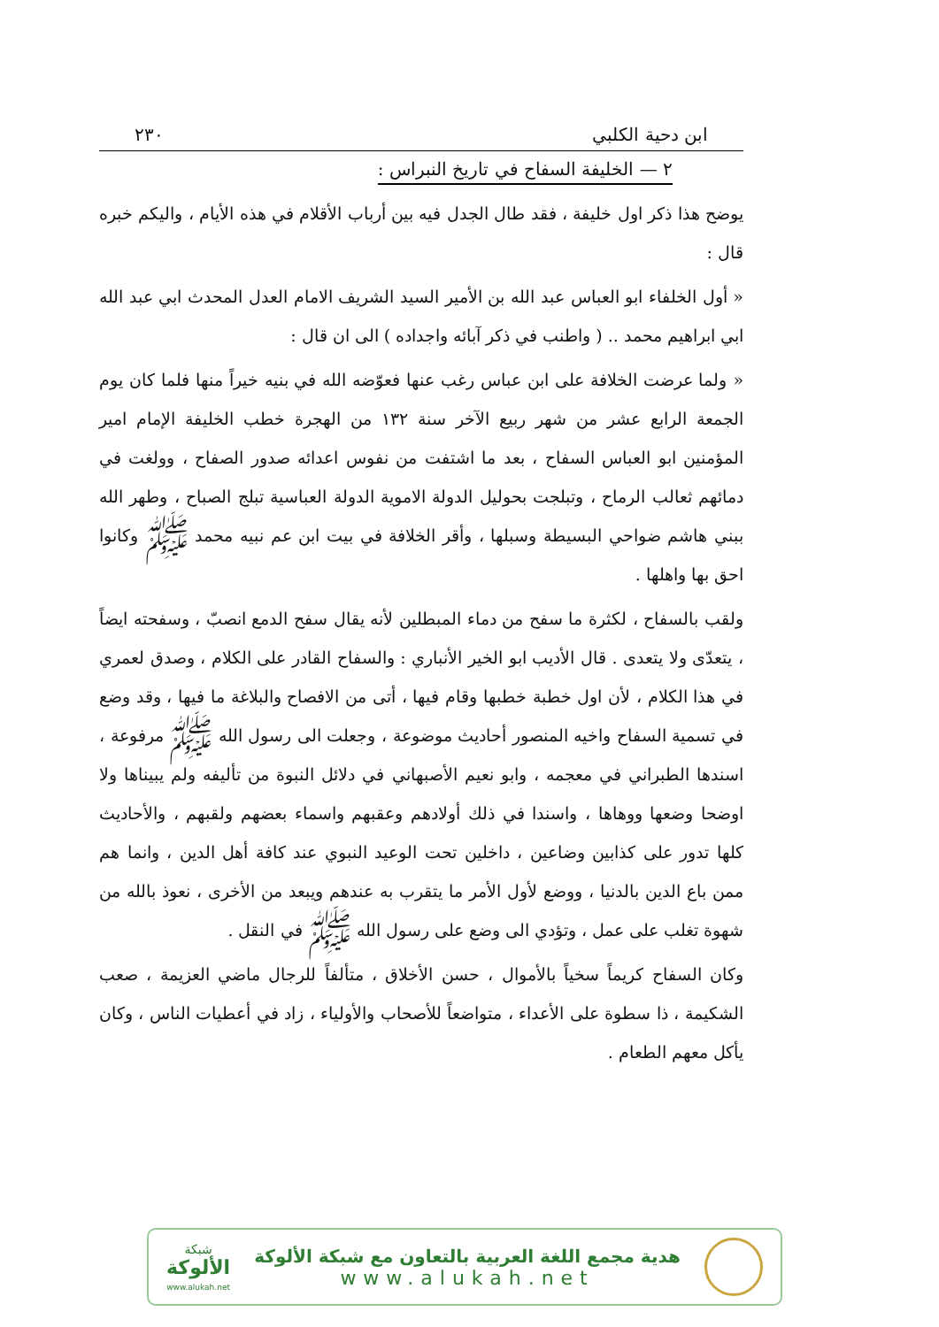ابن دحية الكلبي ٢٣٠
٢ — الخليفة السفاح في تاريخ النبراس :
يوضح هذا ذكر اول خليفة ، فقد طال الجدل فيه بين أرباب الأقلام في هذه الأيام ، واليكم خبره قال :
« أول الخلفاء ابو العباس عبد الله بن الأمير السيد الشريف الامام العدل المحدث ابي عبد الله ابي ابراهيم محمد .. ( واطنب في ذكر آبائه واجداده ) الى ان قال :
« ولما عرضت الخلافة على ابن عباس رغب عنها فعوّضه الله في بنيه خيراً منها فلما كان يوم الجمعة الرابع عشر من شهر ربيع الآخر سنة ١٣٢ من الهجرة خطب الخليفة الإمام امير المؤمنين ابو العباس السفاح ، بعد ما اشتفت من نفوس اعدائه صدور الصفاح ، وولغت في دمائهم ثعالب الرماح ، وتبلجت بحوليل الدولة الاموية الدولة العباسية تبلج الصباح ، وطهر الله ببني هاشم ضواحي البسيطة وسبلها ، وأقر الخلافة في بيت ابن عم نبيه محمد ﷺ وكانوا احق بها واهلها .
ولقب بالسفاح ، لكثرة ما سفح من دماء المبطلين لأنه يقال سفح الدمع انصبّ ، وسفحته ايضاً ، يتعدّى ولا يتعدى . قال الأديب ابو الخير الأنباري : والسفاح القادر على الكلام ، وصدق لعمري في هذا الكلام ، لأن اول خطبة خطبها وقام فيها ، أتى من الافصاح والبلاغة ما فيها ، وقد وضع في تسمية السفاح واخيه المنصور أحاديث موضوعة ، وجعلت الى رسول الله ﷺ مرفوعة ، اسندها الطبراني في معجمه ، وابو نعيم الأصبهاني في دلائل النبوة من تأليفه ولم يبيناها ولا اوضحا وضعها ووهاها ، واسندا في ذلك أولادهم وعقبهم واسماء بعضهم ولقبهم ، والأحاديث كلها تدور على كذابين وضاعين ، داخلين تحت الوعيد النبوي عند كافة أهل الدين ، وانما هم ممن باع الدين بالدنيا ، ووضع لأول الأمر ما يتقرب به عندهم ويبعد من الأخرى ، نعوذ بالله من شهوة تغلب على عمل ، وتؤدي الى وضع على رسول الله ﷺ في النقل .
وكان السفاح كريماً سخياً بالأموال ، حسن الأخلاق ، متألفاً للرجال ماضي العزيمة ، صعب الشكيمة ، ذا سطوة على الأعداء ، متواضعاً للأصحاب والأولياء ، زاد في أعطيات الناس ، وكان يأكل معهم الطعام .
هدية مجمع اللغة العربية بالتعاون مع شبكة الألوكة
www.alukah.net
شبكة
الألوكة
www.alukah.net